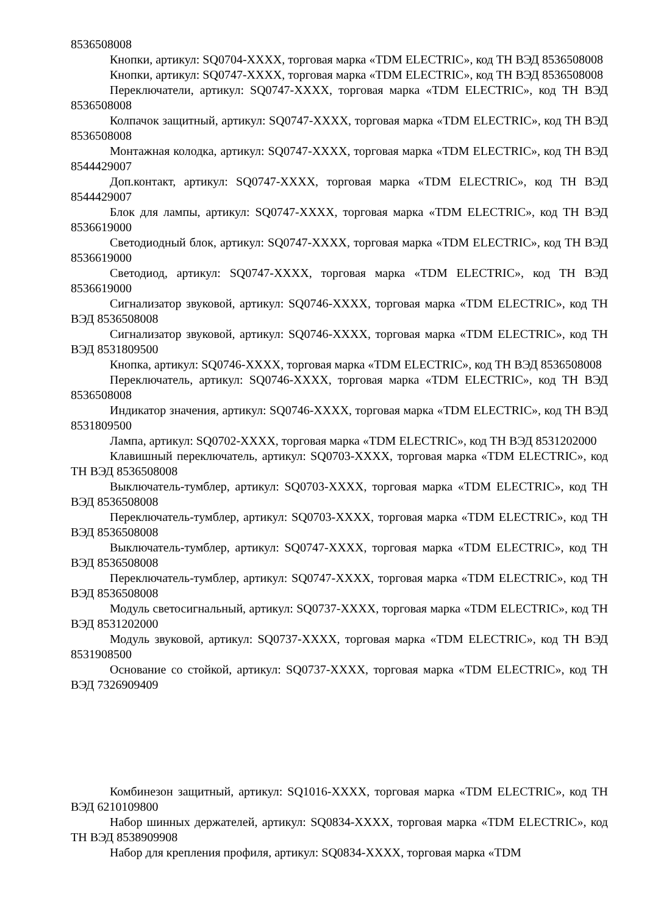8536508008
Кнопки, артикул: SQ0704-XXXX, торговая марка «TDM ELECTRIC», код ТН ВЭД 8536508008
Кнопки, артикул: SQ0747-XXXX, торговая марка «TDM ELECTRIC», код ТН ВЭД 8536508008
Переключатели, артикул: SQ0747-XXXX, торговая марка «TDM ELECTRIC», код ТН ВЭД 8536508008
Колпачок защитный, артикул: SQ0747-XXXX, торговая марка «TDM ELECTRIC», код ТН ВЭД 8536508008
Монтажная колодка, артикул: SQ0747-XXXX, торговая марка «TDM ELECTRIC», код ТН ВЭД 8544429007
Доп.контакт, артикул: SQ0747-XXXX, торговая марка «TDM ELECTRIC», код ТН ВЭД 8544429007
Блок для лампы, артикул: SQ0747-XXXX, торговая марка «TDM ELECTRIC», код ТН ВЭД 8536619000
Светодиодный блок, артикул: SQ0747-XXXX, торговая марка «TDM ELECTRIC», код ТН ВЭД 8536619000
Светодиод, артикул: SQ0747-XXXX, торговая марка «TDM ELECTRIC», код ТН ВЭД 8536619000
Сигнализатор звуковой, артикул: SQ0746-XXXX, торговая марка «TDM ELECTRIC», код ТН ВЭД 8536508008
Сигнализатор звуковой, артикул: SQ0746-XXXX, торговая марка «TDM ELECTRIC», код ТН ВЭД 8531809500
Кнопка, артикул: SQ0746-XXXX, торговая марка «TDM ELECTRIC», код ТН ВЭД 8536508008
Переключатель, артикул: SQ0746-XXXX, торговая марка «TDM ELECTRIC», код ТН ВЭД 8536508008
Индикатор значения, артикул: SQ0746-XXXX, торговая марка «TDM ELECTRIC», код ТН ВЭД 8531809500
Лампа, артикул: SQ0702-XXXX, торговая марка «TDM ELECTRIC», код ТН ВЭД 8531202000
Клавишный переключатель, артикул: SQ0703-XXXX, торговая марка «TDM ELECTRIC», код ТН ВЭД 8536508008
Выключатель-тумблер, артикул: SQ0703-XXXX, торговая марка «TDM ELECTRIC», код ТН ВЭД 8536508008
Переключатель-тумблер, артикул: SQ0703-XXXX, торговая марка «TDM ELECTRIC», код ТН ВЭД 8536508008
Выключатель-тумблер, артикул: SQ0747-XXXX, торговая марка «TDM ELECTRIC», код ТН ВЭД 8536508008
Переключатель-тумблер, артикул: SQ0747-XXXX, торговая марка «TDM ELECTRIC», код ТН ВЭД 8536508008
Модуль светосигнальный, артикул: SQ0737-XXXX, торговая марка «TDM ELECTRIC», код ТН ВЭД 8531202000
Модуль звуковой, артикул: SQ0737-XXXX, торговая марка «TDM ELECTRIC», код ТН ВЭД 8531908500
Основание со стойкой, артикул: SQ0737-XXXX, торговая марка «TDM ELECTRIC», код ТН ВЭД 7326909409
Комбинезон защитный, артикул: SQ1016-XXXX, торговая марка «TDM ELECTRIC», код ТН ВЭД 6210109800
Набор шинных держателей, артикул: SQ0834-XXXX, торговая марка «TDM ELECTRIC», код ТН ВЭД 8538909908
Набор для крепления профиля, артикул: SQ0834-XXXX, торговая марка «TDM